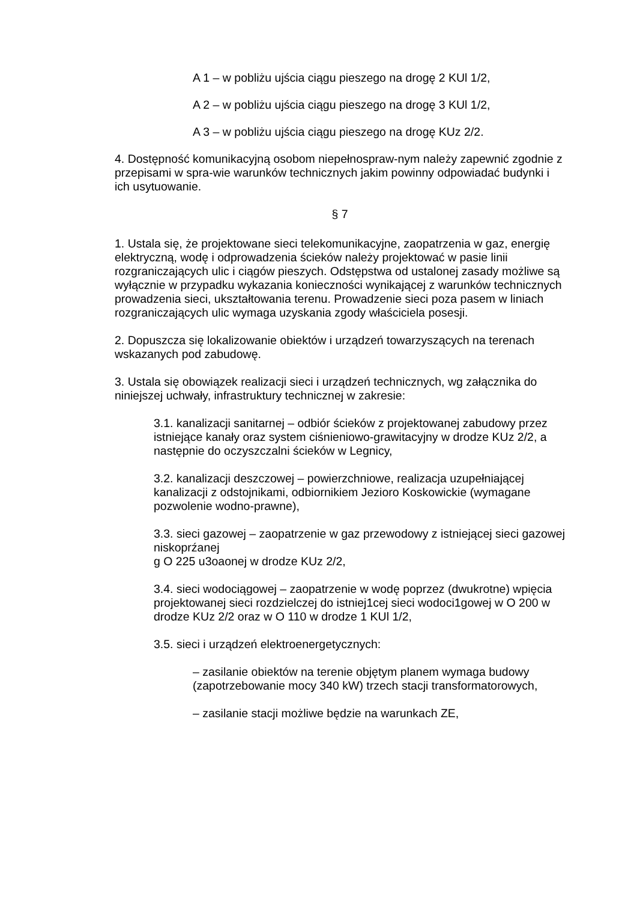A 1 – w pobliżu ujścia ciągu pieszego na drogę 2 KUl 1/2,
A 2 – w pobliżu ujścia ciągu pieszego na drogę 3 KUl 1/2,
A 3 – w pobliżu ujścia ciągu pieszego na drogę KUz 2/2.
4. Dostępność komunikacyjną osobom niepełnospraw-nym należy zapewnić zgodnie z przepisami w spra-wie warunków technicznych jakim powinny odpowiadać budynki i ich usytuowanie.
§ 7
1. Ustala się, że projektowane sieci telekomunikacyjne, zaopatrzenia w gaz, energię elektryczną, wodę i odprowadzenia ścieków należy projektować w pasie linii rozgraniczających ulic i ciągów pieszych. Odstępstwa od ustalonej zasady możliwe są wyłącznie w przypadku wykazania konieczności wynikającej z warunków technicznych prowadzenia sieci, ukształtowania terenu. Prowadzenie sieci poza pasem w liniach rozgraniczających ulic wymaga uzyskania zgody właściciela posesji.
2. Dopuszcza się lokalizowanie obiektów i urządzeń towarzyszących na terenach wskazanych pod zabudowę.
3. Ustala się obowiązek realizacji sieci i urządzeń technicznych, wg załącznika do niniejszej uchwały, infrastruktury technicznej w zakresie:
3.1. kanalizacji sanitarnej – odbiór ścieków z projektowanej zabudowy przez istniejące kanały oraz system ciśnieniowo-grawitacyjny w drodze KUz 2/2, a następnie do oczyszczalni ścieków w Legnicy,
3.2. kanalizacji deszczowej – powierzchniowe, realizacja uzupełniającej kanalizacji z odstojnikami, odbiornikiem Jezioro Koskowickie (wymagane pozwolenie wodno-prawne),
3.3. sieci gazowej – zaopatrzenie w gaz przewodowy z istniejącej sieci gazowej niskoprźanej
g O 225 u3oaonej w drodze KUz 2/2,
3.4. sieci wodociągowej – zaopatrzenie w wodę poprzez (dwukrotne) wpięcia projektowanej sieci rozdzielczej do istniej1cej sieci wodoci1gowej w O 200 w drodze KUz 2/2 oraz w O 110 w drodze 1 KUl 1/2,
3.5. sieci i urządzeń elektroenergetycznych:
– zasilanie obiektów na terenie objętym planem wymaga budowy (zapotrzebowanie mocy 340 kW) trzech stacji transformatorowych,
– zasilanie stacji możliwe będzie na warunkach ZE,